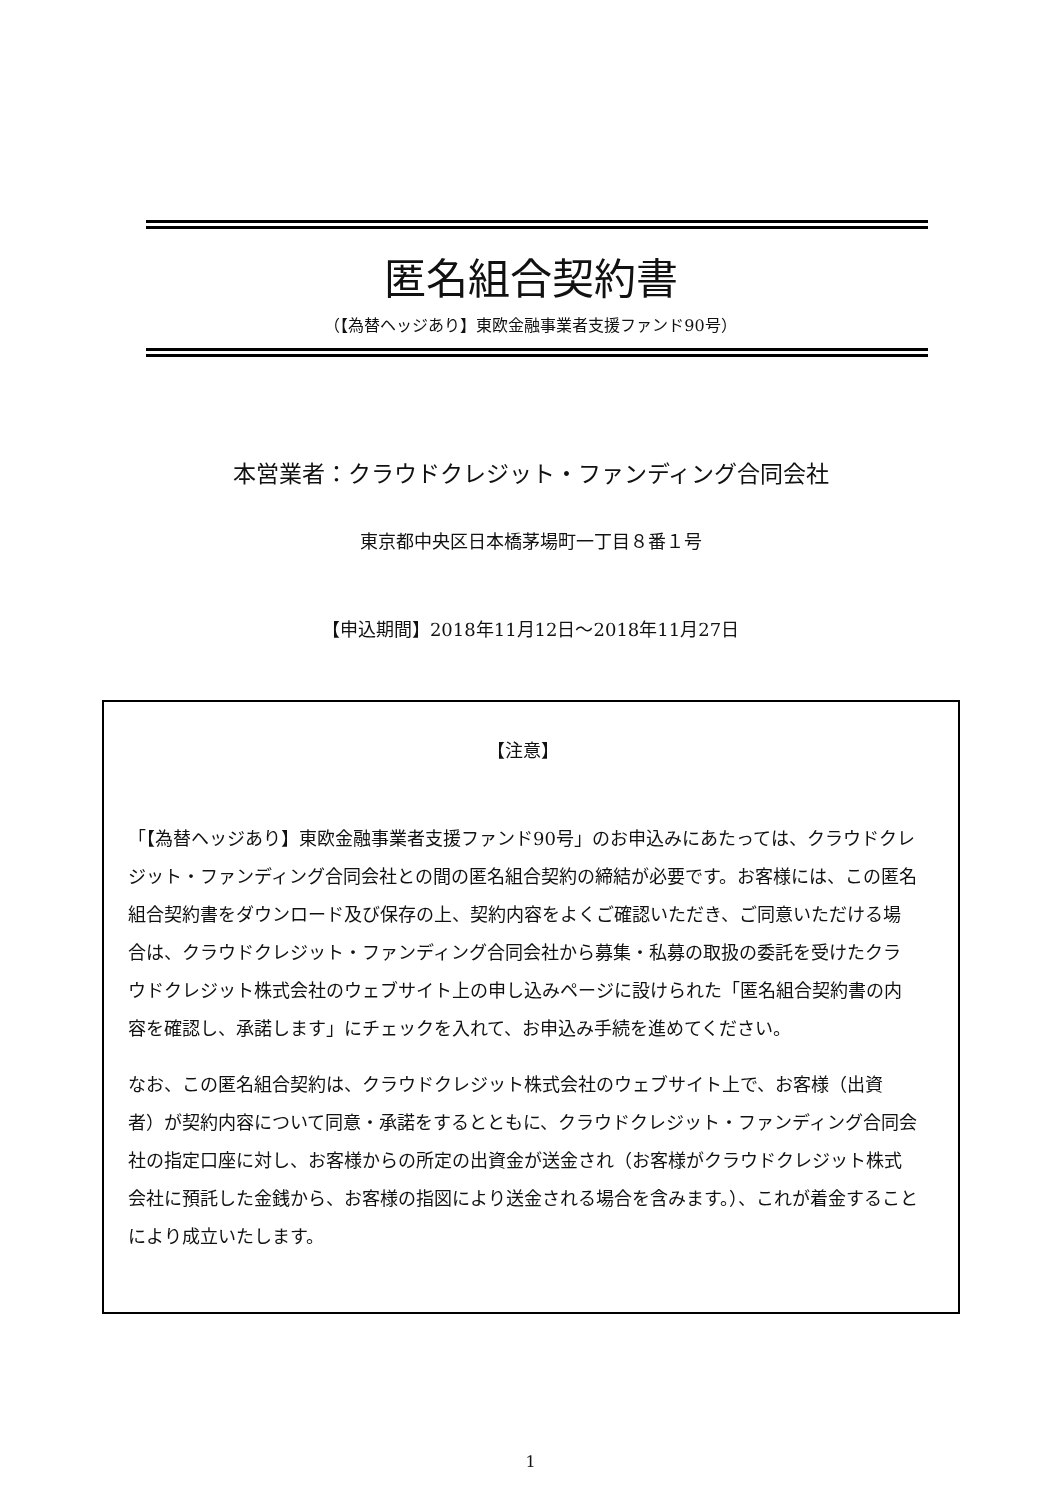匿名組合契約書
（【為替ヘッジあり】東欧金融事業者支援ファンド90号）
本営業者：クラウドクレジット・ファンディング合同会社
東京都中央区日本橋茅場町一丁目８番１号
【申込期間】2018年11月12日～2018年11月27日
【注意】
「【為替ヘッジあり】東欧金融事業者支援ファンド90号」のお申込みにあたっては、クラウドクレジット・ファンディング合同会社との間の匿名組合契約の締結が必要です。お客様には、この匿名組合契約書をダウンロード及び保存の上、契約内容をよくご確認いただき、ご同意いただける場合は、クラウドクレジット・ファンディング合同会社から募集・私募の取扱の委託を受けたクラウドクレジット株式会社のウェブサイト上の申し込みページに設けられた「匿名組合契約書の内容を確認し、承諾します」にチェックを入れて、お申込み手続を進めてください。
なお、この匿名組合契約は、クラウドクレジット株式会社のウェブサイト上で、お客様（出資者）が契約内容について同意・承諾をするとともに、クラウドクレジット・ファンディング合同会社の指定口座に対し、お客様からの所定の出資金が送金され（お客様がクラウドクレジット株式会社に預託した金銭から、お客様の指図により送金される場合を含みます。）、これが着金することにより成立いたします。
1